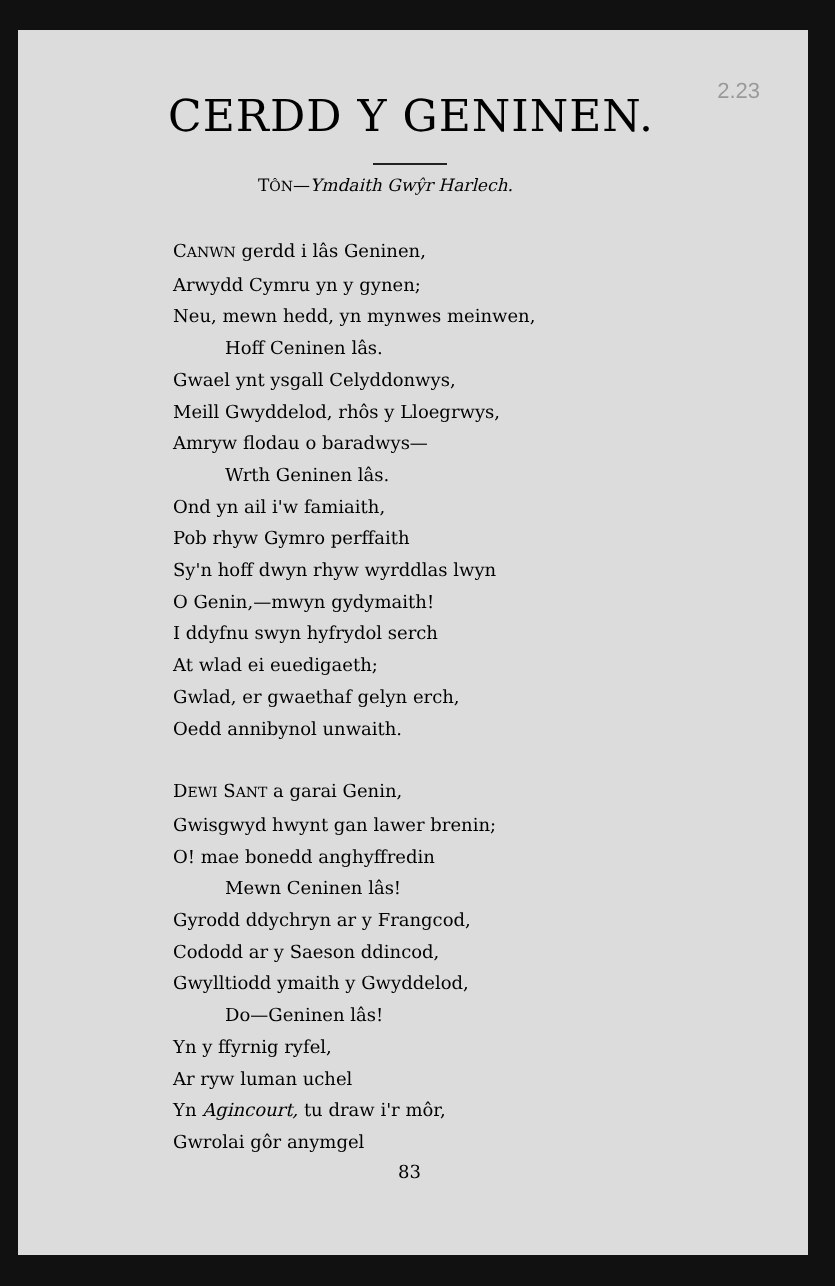2.23
CERDD Y GENINEN.
TÔN—Ymdaith Gwŷr Harlech.
CANWN gerdd i lâs Geninen,
Arwydd Cymru yn y gynen;
Neu, mewn hedd, yn mynwes meinwen,
Hoff Ceninen lâs.
Gwael ynt ysgall Celyddonwys,
Meill Gwyddelod, rhôs y Lloegrwys,
Amryw flodau o baradwys—
Wrth Geninen lâs.
Ond yn ail i'w famiaith,
Pob rhyw Gymro perffaith
Sy'n hoff dwyn rhyw wyrddlas lwyn
O Genin,—mwyn gydymaith!
I ddyfnu swyn hyfrydol serch
At wlad ei euedigaeth;
Gwlad, er gwaethaf gelyn erch,
Oedd annibynol unwaith.
DEWI SANT a garai Genin,
Gwisgwyd hwynt gan lawer brenin;
O! mae bonedd anghyffredin
Mewn Ceninen lâs!
Gyrodd ddychryn ar y Frangcod,
Cododd ar y Saeson ddincod,
Gwylltiodd ymaith y Gwyddelod,
Do—Geninen lâs!
Yn y ffyrnig ryfel,
Ar ryw luman uchel
Yn Agincourt, tu draw i'r môr,
Gwrolai gôr anymgel
83